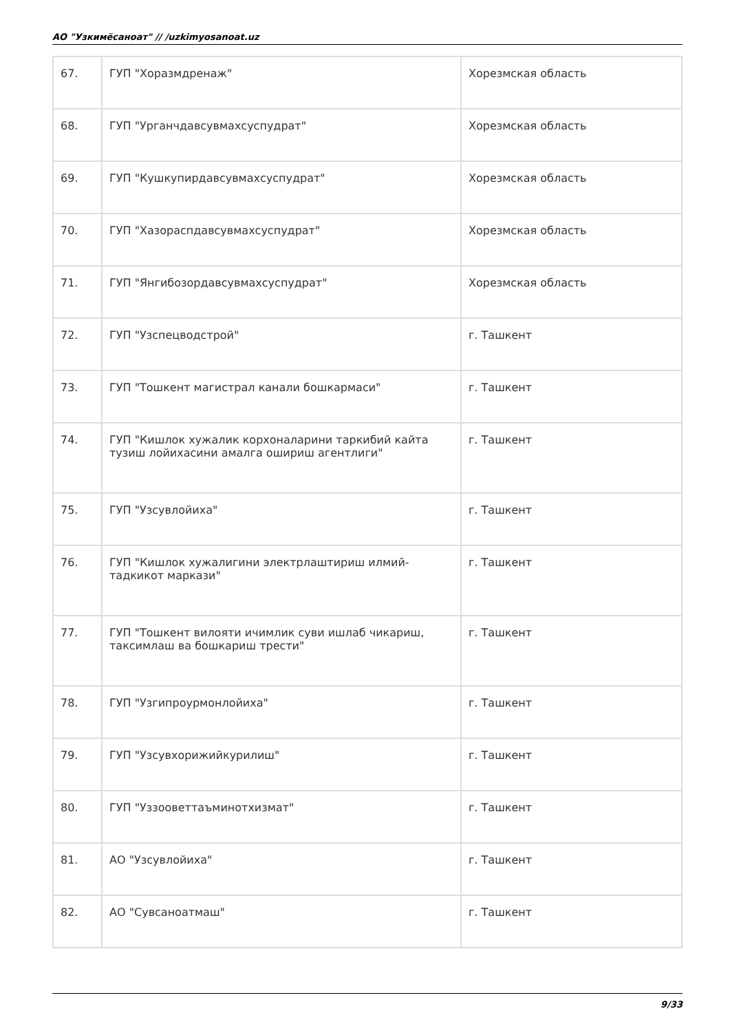АО "Узкимёсаноат" // /uzkimyosanoat.uz
| 67. | ГУП "Хоразмдренаж" | Хорезмская область |
| 68. | ГУП "Урганчдавсувмахсуспудрат" | Хорезмская область |
| 69. | ГУП "Кушкупирдавсувмахсуспудрат" | Хорезмская область |
| 70. | ГУП "Хазораспдавсувмахсуспудрат" | Хорезмская область |
| 71. | ГУП "Янгибозордавсувмахсуспудрат" | Хорезмская область |
| 72. | ГУП "Узспецводстрой" | г. Ташкент |
| 73. | ГУП "Тошкент магистрал канали бошкармаси" | г. Ташкент |
| 74. | ГУП "Кишлок хужалик корхоналарини таркибий кайта тузиш лойихасини амалга ошириш агентлиги" | г. Ташкент |
| 75. | ГУП "Узсувлойиха" | г. Ташкент |
| 76. | ГУП "Кишлок хужалигини электрлаштириш илмий-тадкикот маркази" | г. Ташкент |
| 77. | ГУП "Тошкент вилояти ичимлик суви ишлаб чикариш, таксимлаш ва бошкариш трести" | г. Ташкент |
| 78. | ГУП "Узгипроурмонлойиха" | г. Ташкент |
| 79. | ГУП "Узсувхорижийкурилиш" | г. Ташкент |
| 80. | ГУП "Уззооветтаъминотхизмат" | г. Ташкент |
| 81. | АО "Узсувлойиха" | г. Ташкент |
| 82. | АО "Сувсаноатмаш" | г. Ташкент |
9/33